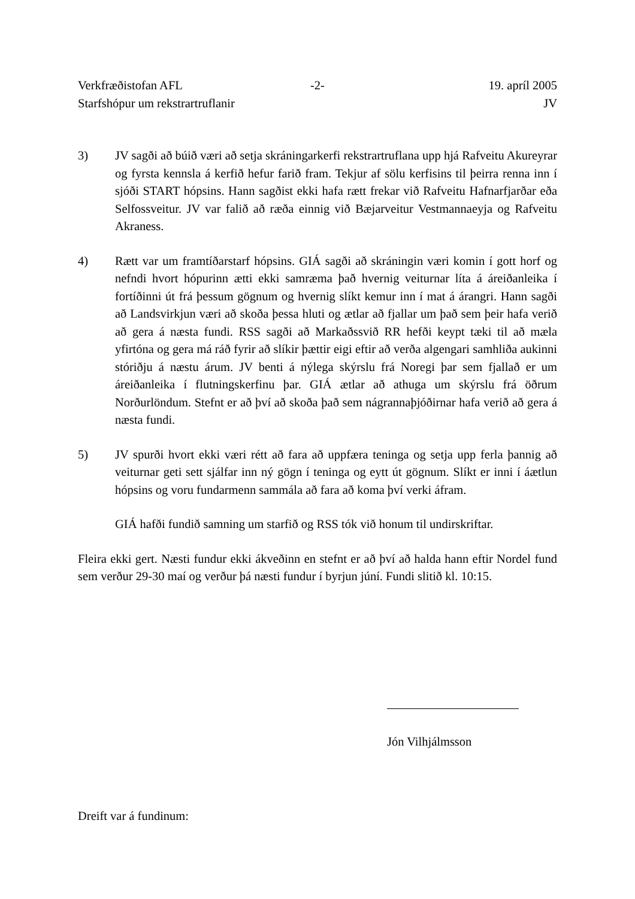Verkfræðistofan AFL -2- 19. apríl 2005
Starfshópur um rekstrartruflanir JV
3) JV sagði að búið væri að setja skráningarkerfi rekstrartruflana upp hjá Rafveitu Akureyrar og fyrsta kennsla á kerfið hefur farið fram. Tekjur af sölu kerfisins til þeirra renna inn í sjóði START hópsins. Hann sagðist ekki hafa rætt frekar við Rafveitu Hafnarfjarðar eða Selfossveitur. JV var falið að ræða einnig við Bæjarveitur Vestmannaeyja og Rafveitu Akraness.
4) Rætt var um framtíðarstarf hópsins. GIÁ sagði að skráningin væri komin í gott horf og nefndi hvort hópurinn ætti ekki samræma það hvernig veiturnar líta á áreiðanleika í fortíðinni út frá þessum gögnum og hvernig slíkt kemur inn í mat á árangri. Hann sagði að Landsvirkjun væri að skoða þessa hluti og ætlar að fjallar um það sem þeir hafa verið að gera á næsta fundi. RSS sagði að Markaðssvið RR hefði keypt tæki til að mæla yfirtóna og gera má ráð fyrir að slíkir þættir eigi eftir að verða algengari samhliða aukinni stóriðju á næstu árum. JV benti á nýlega skýrslu frá Noregi þar sem fjallað er um áreiðanleika í flutningskerfinu þar. GIÁ ætlar að athuga um skýrslu frá öðrum Norðurlöndum. Stefnt er að því að skoða það sem nágrannaþjóðirnar hafa verið að gera á næsta fundi.
5) JV spurði hvort ekki væri rétt að fara að uppfæra teninga og setja upp ferla þannig að veiturnar geti sett sjálfar inn ný gögn í teninga og eytt út gögnum. Slíkt er inni í áætlun hópsins og voru fundarmenn sammála að fara að koma því verki áfram.
GIÁ hafði fundið samning um starfið og RSS tók við honum til undirskriftar.
Fleira ekki gert. Næsti fundur ekki ákveðinn en stefnt er að því að halda hann eftir Nordel fund sem verður 29-30 maí og verður þá næsti fundur í byrjun júní. Fundi slitið kl. 10:15.
Jón Vilhjálmsson
Dreift var á fundinum: